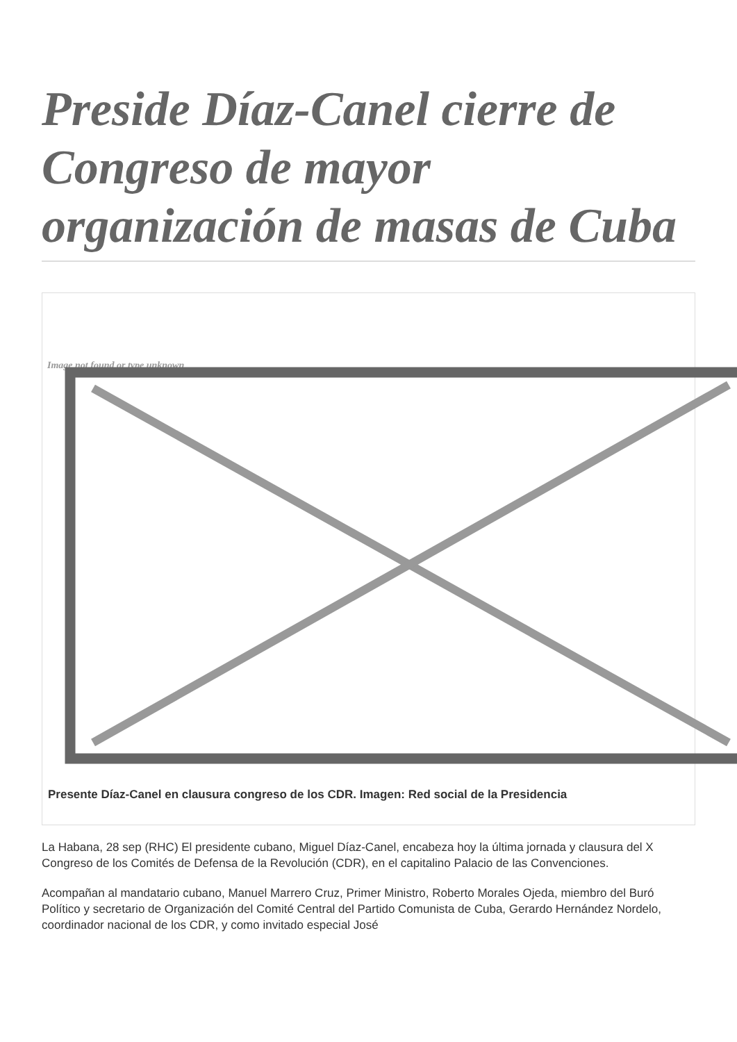Preside Díaz-Canel cierre de Congreso de mayor organización de masas de Cuba
Image not found or type unknown
Presente Díaz-Canel en clausura congreso de los CDR. Imagen: Red social de la Presidencia
La Habana, 28 sep (RHC) El presidente cubano, Miguel Díaz-Canel, encabeza hoy la última jornada y clausura del X Congreso de los Comités de Defensa de la Revolución (CDR), en el capitalino Palacio de las Convenciones.
Acompañan al mandatario cubano, Manuel Marrero Cruz, Primer Ministro, Roberto Morales Ojeda, miembro del Buró Político y secretario de Organización del Comité Central del Partido Comunista de Cuba, Gerardo Hernández Nordelo, coordinador nacional de los CDR, y como invitado especial José